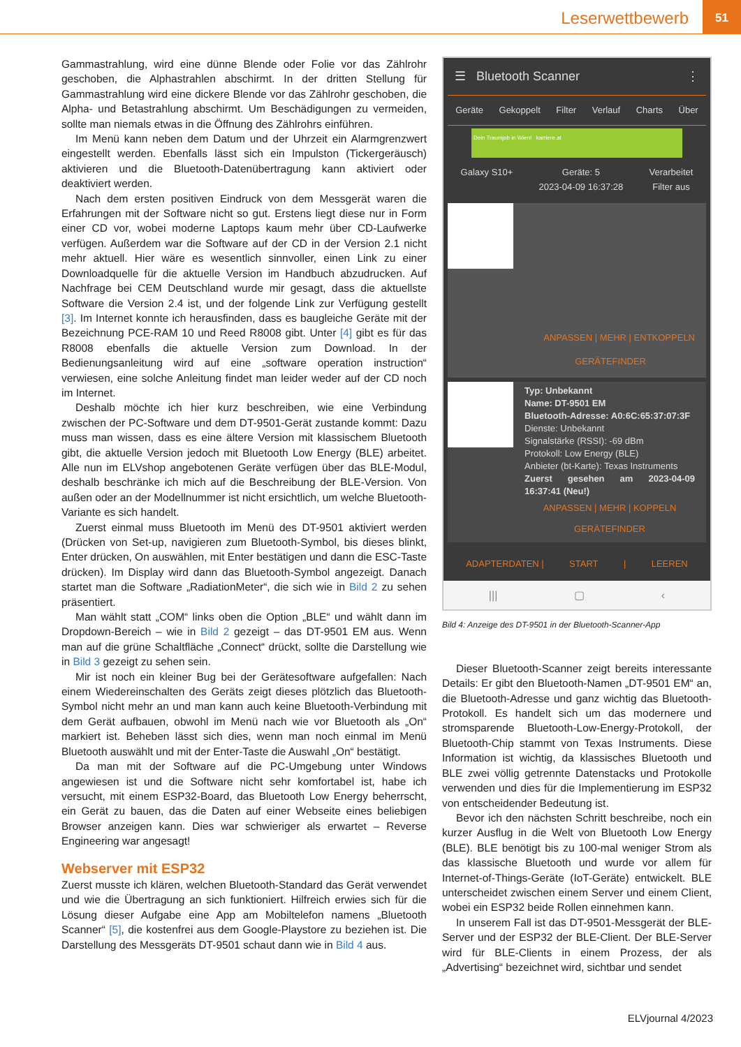Leserwettbewerb
51
Gammastrahlung, wird eine dünne Blende oder Folie vor das Zählrohr geschoben, die Alphastrahlen abschirmt. In der dritten Stellung für Gammastrahlung wird eine dickere Blende vor das Zählrohr geschoben, die Alpha- und Betastrahlung abschirmt. Um Beschädigungen zu vermeiden, sollte man niemals etwas in die Öffnung des Zählrohrs einführen.
Im Menü kann neben dem Datum und der Uhrzeit ein Alarmgrenzwert eingestellt werden. Ebenfalls lässt sich ein Impulston (Tickergeräusch) aktivieren und die Bluetooth-Datenübertragung kann aktiviert oder deaktiviert werden.
Nach dem ersten positiven Eindruck von dem Messgerät waren die Erfahrungen mit der Software nicht so gut. Erstens liegt diese nur in Form einer CD vor, wobei moderne Laptops kaum mehr über CD-Laufwerke verfügen. Außerdem war die Software auf der CD in der Version 2.1 nicht mehr aktuell. Hier wäre es wesentlich sinnvoller, einen Link zu einer Downloadquelle für die aktuelle Version im Handbuch abzudrucken. Auf Nachfrage bei CEM Deutschland wurde mir gesagt, dass die aktuellste Software die Version 2.4 ist, und der folgende Link zur Verfügung gestellt [3]. Im Internet konnte ich herausfinden, dass es baugleiche Geräte mit der Bezeichnung PCE-RAM 10 und Reed R8008 gibt. Unter [4] gibt es für das R8008 ebenfalls die aktuelle Version zum Download. In der Bedienungsanleitung wird auf eine „software operation instruction“ verwiesen, eine solche Anleitung findet man leider weder auf der CD noch im Internet.
Deshalb möchte ich hier kurz beschreiben, wie eine Verbindung zwischen der PC-Software und dem DT-9501-Gerät zustande kommt: Dazu muss man wissen, dass es eine ältere Version mit klassischem Bluetooth gibt, die aktuelle Version jedoch mit Bluetooth Low Energy (BLE) arbeitet. Alle nun im ELVshop angebotenen Geräte verfügen über das BLE-Modul, deshalb beschränke ich mich auf die Beschreibung der BLE-Version. Von außen oder an der Modellnummer ist nicht ersichtlich, um welche Bluetooth-Variante es sich handelt.
Zuerst einmal muss Bluetooth im Menü des DT-9501 aktiviert werden (Drücken von Set-up, navigieren zum Bluetooth-Symbol, bis dieses blinkt, Enter drücken, On auswählen, mit Enter bestätigen und dann die ESC-Taste drücken). Im Display wird dann das Bluetooth-Symbol angezeigt. Danach startet man die Software „RadiationMeter“, die sich wie in Bild 2 zu sehen präsentiert.
Man wählt statt „COM“ links oben die Option „BLE“ und wählt dann im Dropdown-Bereich – wie in Bild 2 gezeigt – das DT-9501 EM aus. Wenn man auf die grüne Schaltfläche „Connect“ drückt, sollte die Darstellung wie in Bild 3 gezeigt zu sehen sein.
Mir ist noch ein kleiner Bug bei der Gerätesoftware aufgefallen: Nach einem Wiedereinschalten des Geräts zeigt dieses plötzlich das Bluetooth-Symbol nicht mehr an und man kann auch keine Bluetooth-Verbindung mit dem Gerät aufbauen, obwohl im Menü nach wie vor Bluetooth als „On“ markiert ist. Beheben lässt sich dies, wenn man noch einmal im Menü Bluetooth auswählt und mit der Enter-Taste die Auswahl „On“ bestätigt.
Da man mit der Software auf die PC-Umgebung unter Windows angewiesen ist und die Software nicht sehr komfortabel ist, habe ich versucht, mit einem ESP32-Board, das Bluetooth Low Energy beherrscht, ein Gerät zu bauen, das die Daten auf einer Webseite eines beliebigen Browser anzeigen kann. Dies war schwieriger als erwartet – Reverse Engineering war angesagt!
Webserver mit ESP32
Zuerst musste ich klären, welchen Bluetooth-Standard das Gerät verwendet und wie die Übertragung an sich funktioniert. Hilfreich erwies sich für die Lösung dieser Aufgabe eine App am Mobiltelefon namens „Bluetooth Scanner“ [5], die kostenfrei aus dem Google-Playstore zu beziehen ist. Die Darstellung des Messgeräts DT-9501 schaut dann wie in Bild 4 aus.
☰ Bluetooth Scanner ⋮
Geräte Gekoppelt Filter Verlauf Charts Über
Dein Traumjob in Wien! karriere.at
Galaxy S10+ Geräte: 5
2023-04-09 16:37:28 Verarbeitet
Filter aus
ANPASSEN | MEHR | ENTKOPPELN
GERÄTEFINDER
Typ: Unbekannt
Name: DT-9501 EM
Bluetooth-Adresse: A0:6C:65:37:07:3F
Dienste: Unbekannt
Signalstärke (RSSI): -69 dBm
Protokoll: Low Energy (BLE)
Anbieter (bt-Karte): Texas Instruments
Zuerst gesehen am 2023-04-09 16:37:41 (Neu!)
ANPASSEN | MEHR | KOPPELN
GERÄTEFINDER
ADAPTERDATEN | START | LEEREN
||| ▢ ‹
Bild 4: Anzeige des DT-9501 in der Bluetooth-Scanner-App
Dieser Bluetooth-Scanner zeigt bereits interessante Details: Er gibt den Bluetooth-Namen „DT-9501 EM“ an, die Bluetooth-Adresse und ganz wichtig das Bluetooth-Protokoll. Es handelt sich um das modernere und stromsparende Bluetooth-Low-Energy-Protokoll, der Bluetooth-Chip stammt von Texas Instruments. Diese Information ist wichtig, da klassisches Bluetooth und BLE zwei völlig getrennte Datenstacks und Protokolle verwenden und dies für die Implementierung im ESP32 von entscheidender Bedeutung ist.
Bevor ich den nächsten Schritt beschreibe, noch ein kurzer Ausflug in die Welt von Bluetooth Low Energy (BLE). BLE benötigt bis zu 100-mal weniger Strom als das klassische Bluetooth und wurde vor allem für Internet-of-Things-Geräte (IoT-Geräte) entwickelt. BLE unterscheidet zwischen einem Server und einem Client, wobei ein ESP32 beide Rollen einnehmen kann.
In unserem Fall ist das DT-9501-Messgerät der BLE-Server und der ESP32 der BLE-Client. Der BLE-Server wird für BLE-Clients in einem Prozess, der als „Advertising“ bezeichnet wird, sichtbar und sendet
ELVjournal 4/2023